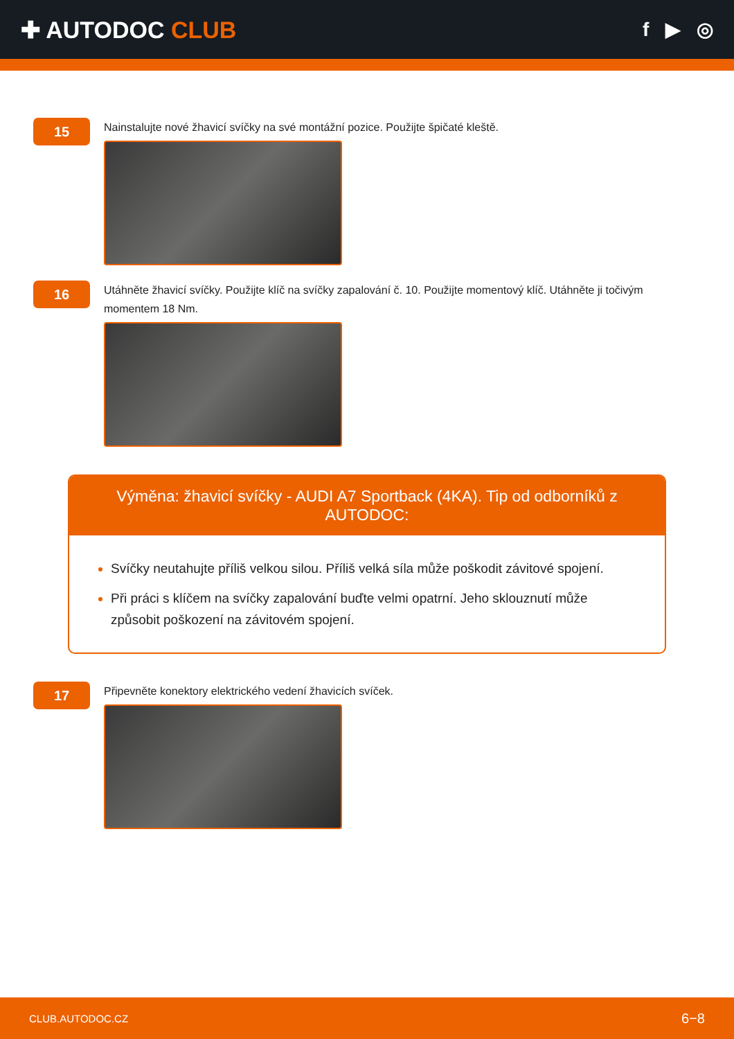✚ AUTODOC CLUB
f ▶ ◎
15
Nainstalujte nové žhavicí svíčky na své montážní pozice. Použijte špičaté kleště.
16
Utáhněte žhavicí svíčky. Použijte klíč na svíčky zapalování č. 10. Použijte momentový klíč. Utáhněte ji točivým momentem 18 Nm.
Výměna: žhavicí svíčky - AUDI A7 Sportback (4KA). Tip od odborníků z AUTODOC:
Svíčky neutahujte příliš velkou silou. Příliš velká síla může poškodit závitové spojení.
Při práci s klíčem na svíčky zapalování buďte velmi opatrní. Jeho sklouznutí může způsobit poškození na závitovém spojení.
17
Připevněte konektory elektrického vedení žhavicích svíček.
CLUB.AUTODOC.CZ 6−8